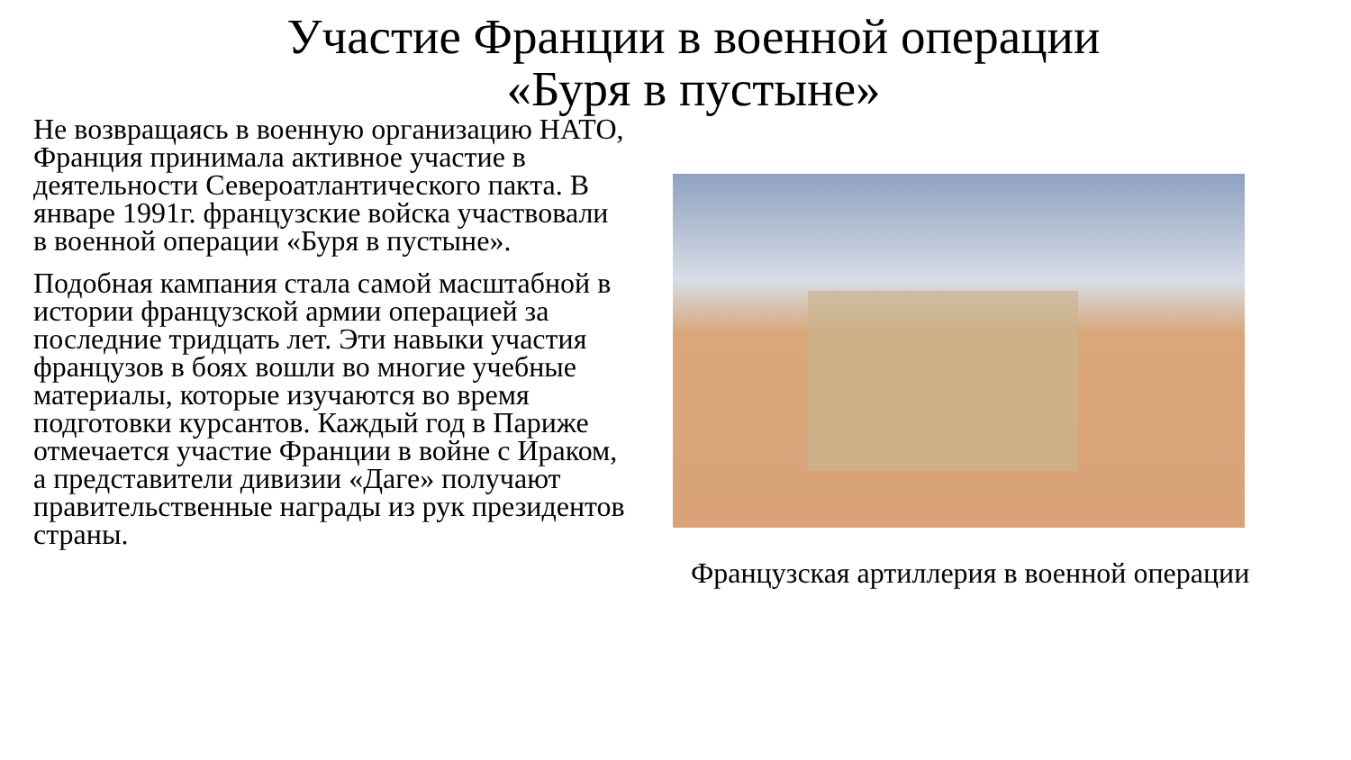Участие Франции в военной операции
«Буря в пустыне»
Не возвращаясь в военную организацию НАТО, Франция принимала активное участие в деятельности Североатлантического пакта. В январе 1991г. французские войска участвовали в военной операции «Буря в пустыне».
Подобная кампания стала самой масштабной в истории французской армии операцией за последние тридцать лет. Эти навыки участия французов в боях вошли во многие учебные материалы, которые изучаются во время подготовки курсантов. Каждый год в Париже отмечается участие Франции в войне с Ираком, а представители дивизии «Даге» получают правительственные награды из рук президентов страны.
Французская артиллерия в военной операции